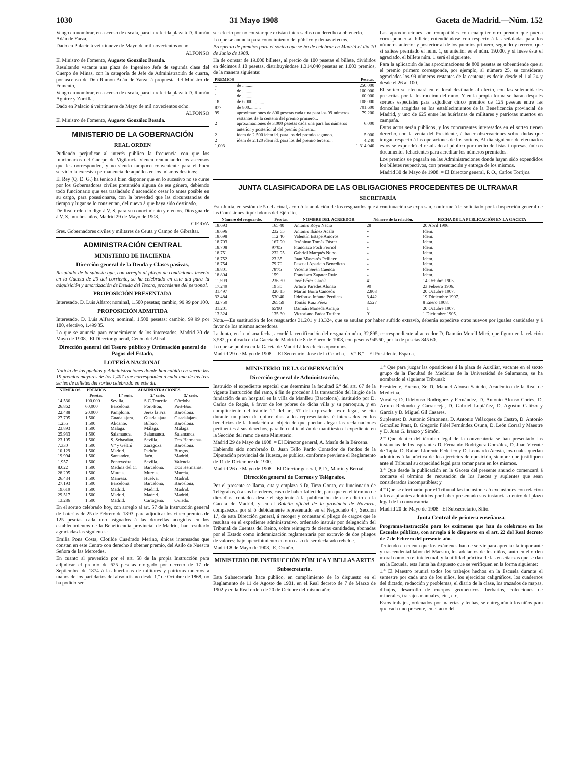1030 31 Mayo 1908 Gaceta de Madrid.—Núm. 152
Vengo en nombrar, en ascenso de escala, para la referida plaza á D. Ramón Adán de Yarza.
Dado en Palacio á veintinueve de Mayo de mil novecientos ocho.
ALFONSO
El Ministro de Fomento, Augusto González Besada.
Resultando vacante una plaza de Ingeniero Jefe de segunda clase del Cuerpo de Minas, con la categoría de Jefe de Administración de cuarta, por ascenso de Don Ramón Adán de Yarza, á propuesta del Ministro de Fomento,
Vengo en nombrar, en ascenso de escala, para la referida plaza á D. Ramón Aguirre y Zorrilla.
Dado en Palacio á veintinueve de Mayo de mil novecientos ocho.
ALFONSO
El Ministro de Fomento, Augusto González Besada.
MINISTERIO DE LA GOBERNACIÓN
REAL ORDEN
Pudiendo perjudicar al interés público la frecuencia con que los funcionarios del Cuerpo de Vigilancia vienen renunciando los ascensos que les corresponden, y no siendo tampoco conveniente para el buen servicio la excesiva permanencia de aquéllos en los mismos destinos;
El Rey (Q. D. G.) ha tenido á bien disponer que en lo sucesivo no se curse por los Gobernadores civiles pretensión alguna de ese género, debiendo todo funcionario que sea trasladado ó ascendido cesar lo antes posible en su cargo, para posesionarse, con la brevedad que las circunstancias de tiempo y lugar se lo consientan, del nuevo á que haya sido destinado.
De Real orden lo digo á V. S. para su conocimiento y efectos. Dios guarde á V. S. muchos años. Madrid 29 de Mayo de 1908.
CIERVA
Sres. Gobernadores civiles y militares de Ceuta y Campo de Gibraltar.
ADMINISTRACIÓN CENTRAL
MINISTERIO DE HACIENDA
Dirección general de la Deuda y Clases pasivas.
Resultado de la subasta que, con arreglo al pliego de condiciones inserto en la Gaceta de 20 del corriente, se ha celebrado en este día para la adquisición y amortización de Deuda del Tesoro, procedente del personal.
PROPOSICIÓN PRESENTADA
Interesado, D. Luis Alfaro; nominal, 1.500 pesetas; cambio, 99 99 por 100.
PROPOSICIÓN ADMITIDA
Interesado, D. Luis Alfaro; nominal, 1.500 pesetas; cambio, 99·99 por 100, efectivo, 1.499'85.
Lo que se anuncia para conocimiento de los interesados. Madrid 30 de Mayo de 1908.=El Director general, Cenón del Alisal.
Dirección general del Tesoro público y Ordenación general de Pagos del Estado.
LOTERÍA NACIONAL
Noticia de los pueblos y Administraciones donde han cabido en suerte los 19 premios mayores de los 1.407 que corresponden á cada una de las tres series de billetes del sorteo celebrado en este día.
| NÚMEROS | PREMIOS | ADMINISTRACIONES | | |
| --- | --- | --- | --- | --- |
| | Pesetas. | 1.ª serie. | 2.ª serie. | 3.ª serie. |
| 14.536 | 100.000 | Sevilla. | S.C.Tenerife | Córdoba. |
| 26.862 | 60.000 | Barcelona. | Port-Bou. | Port-Bou. |
| 22.488 | 20.000 | Pamplona. | Jerez la Fra. | Barcelona. |
| 27.795 | 1.500 | Guadalajara. | Guadalajara. | Guadalajara. |
| 1.255 | 1.500 | Alicante. | Bilbao. | Barcelona. |
| 23.893 | 1.500 | Málaga. | Málaga. | Málaga. |
| 25.933 | 1.500 | Salamanca. | Salamanca. | Salamanca. |
| 23.105 | 1.500 | S. Sebastián. | Sevilla. | Dos Hermanas. |
| 7.330 | 1.500 | V.ª y Geltrú | Zaragoza. | Barcelona. |
| 10.129 | 1.500 | Madrid. | Padrón. | Burgos. |
| 19.994 | 1.500 | Santander. | Jaén. | Madrid. |
| 1.957 | 1.500 | Pontevedra. | Sevilla. | Valencia. |
| 8.022 | 1.500 | Medina del C. | Barcelona. | Dos Hermanas. |
| 28.295 | 1.500 | Murcia. | Murcia. | Murcia. |
| 26.434 | 1.500 | Manresa. | Huelva. | Madrid. |
| 27.193 | 1.500 | Barcelona. | Barcelona. | Barcelona. |
| 19.619 | 1.500 | Madrid. | Madrid. | Madrid. |
| 29.517 | 1.500 | Madrid. | Madrid. | Madrid. |
| 13.286 | 1.500 | Madrid. | Cartagena. | Oviedo. |
En el sorteo celebrado hoy, con arreglo al art. 57 de la Instrucción general de Loterías de 25 de Febrero de 1893, para adjudicar los cinco premios de 125 pesetas cada uno asignados á las doncellas acogidas en los establecimientos de la Beneficencia provincial de Madrid, han resultado agraciadas las siguientes:
Emilia Pons Costa, Clotilde Cuadrado Merino, únicas interesadas que constan en este Centro con derecho á obtener premio, del Asilo de Nuestra Señora de las Mercedes.
En cuanto al prevenido por el art. 58 de la propia Instrucción para adjudicar el premio de 625 pesetas otorgado por decreto de 17 de Septiembre de 1874 á las huérfanas de militares y patriotas muertos á manos de los partidarios del absolutismo desde 1.º de Octubre de 1868, no ha podido ser
ser efecto por no constar que existan interesadas con derecho á obtenerlo.
Lo que se anuncia para conocimiento del público y demás efectos.
Prospecto de premios para el sorteo que se ha de celebrar en Madrid el día 10 de Junio de 1908.
Ha de constar de 19.000 billetes, al precio de 100 pesetas el billete, divididos en décimos á 10 pesetas, distribuyéndose 1.314.040 pesetas en 1.003 premios, de la manera siguiente:
| PREMIOS | | Pesetas. |
| --- | --- | --- |
| 1 | de .......... | 250.000 |
| 1 | de .......... | 100.000 |
| 1 | de .......... | 60.000 |
| 18 | de 6.000.......... | 108.000 |
| 877 | de 800.......... | 701.600 |
| 99 | aproximaciones de 800 pesetas cada una para los 99 números restantes de la centena del premio primero... | 79.200 |
| 2 | aproximaciones de 3.000 pesetas cada una para los números anterior y posterior al del premio primero... | 6.000 |
| 2 | ídem de 2.500 ídem íd. para los del premio segundo... | 5.000 |
| 2 | ídem de 2.120 ídem íd. para los del premio tercero... | 4.240 |
| 1.003 | | 1.314.040 |
Las aproximaciones son compatibles con cualquier otro premio que pueda corresponder al billete; entendiéndose con respecto á las señaladas para los números anterior y posterior al de los premios primero, segundo y tercero, que si saliese premiado el núm. 1, su anterior es el núm. 19.000, y si fuese éste el agraciado, el billete núm. 1 será el siguiente.
Para la aplicación de las aproximaciones de 800 pesetas se sobrentiende que si el premio primero corresponde, por ejemplo, al número 25, se consideran agraciados los 99 números restantes de la centena; es decir, desde el 1 al 24 y desde el 26 al 100.
El sorteo se efectuará en el local destinado al efecto, con las solemnidades prescritas por la Instrucción del ramo. Y en la propia forma se harán después sorteos especiales para adjudicar cinco premios de 125 pesetas entre las doncellas acogidas en los establecimientos de la Beneficencia provincial de Madrid, y uno de 625 entre las huérfanas de militares y patriotas muertos en campaña.
Estos actos serán públicos, y los concurrentes interesados en el sorteo tienen derecho, con la venia del Presidente, á hacer observaciones sobre dudas que tengan respecto á las operaciones de los sorteos. Al día siguiente de efectuados éstos se expondrá el resultado al público por medio de listas impresas, únicos documentos fehacientes para acreditar los números premiados.
Los premios se pagarán en las Administraciones donde hayan sido expendidos los billetes respectivos, con presentación y entrega de los mismos.
Madrid 30 de Mayo de 1908. = El Director general, P. O., Carlos Torrijos.
JUNTA CLASIFICADORA DE LAS OBLIGACIONES PROCEDENTES DE ULTRAMAR
SECRETARÍA
Esta Junta, en sesión de 5 del actual, acordó la anulación de los resguardos que á continuación se expresan, conforme á lo solicitado por la Inspección general de las Comisiones liquidadoras del Ejército.
| Número del resguardo. | Pesetas. | NOMBRE DEL ACREEDOR | Número de la relación. | FECHA DE LA PUBLICACIÓN EN LA GACETA |
| --- | --- | --- | --- | --- |
| 18.693 | 165'40 | Antonio Royo Nacio | 28 | 20 Abril 1906. |
| 18.696 | 232 65 | Antonio Ibáñez Acala | » | Idem. |
| 18.698 | 112 40 | Valentín Estapé Amorós | » | Idem. |
| 18.703 | 167 90 | Jerónimo Tomás Fúster | » | Idem. |
| 18.708 | 97'05 | Francisco Poch Ferriol | » | Idem. |
| 18.751 | 232 95 | Gabriel Marqués Nubo | » | Idem. |
| 18.752 | 23 35 | Juan Mascarós Pellicer | » | Idem. |
| 18.754 | 79 70 | Pascual Aparicio Benedicto | » | Idem. |
| 18.801 | 78'75 | Vicente Serén Cuenca | » | Idem. |
| 18.804 | 159 | Francisco Zapater Ruiz | » | Idem. |
| 11.599 | 236 30 | José Pérez García | 41 | 14 Octubre 1905. |
| 17.249 | 19 30 | Arturo Paredes Alonso | 90 | 23 Febrero 1906. |
| 31.497 | 320 15 | Martín Boira Cancedo | 2.803 | 20 Octubre 1907. |
| 32.484 | 530'40 | Ildefonso Infante Perdices | 3.442 | 19 Diciembre 1907. |
| 32.750 | 265'59 | Tomás Ruiz Pérez | 3.527 | 8 Enero 1908. |
| 31.201 | 65'90 | Damián Moneda Armijo | 1 | 20 Octubre 1907. |
| 13.324 | 135 30 | Victoriano Fador Trufero | 91 | 1 Diciembre 1905. |
Nota.—En sustitución de los resguardos 31.201 y 13.324, que se anulan por haber sufrido extravío, deberán expedirse otros nuevos por iguales cantidades y á favor de los mismos acreedores.
La Junta, en la misma fecha, acordó la rectificación del resguardo núm. 32.895, correspondiente al acreedor D. Damián Morell Miró, que figura en la relación 3.582, publicada en la Gaceta de Madrid de 8 de Enero de 1908, con pesetas 945'60, por la de pesetas 845 60.
Lo que se publica en la Gaceta de Madrid á los efectos oportunos.
Madrid 29 de Mayo de 1908. = El Secretario, José de la Concha. = V.º B.º = El Presidente, Espada.
MINISTERIO DE LA GOBERNACIÓN
Dirección general de Administración.
Instruido el expediente especial que determina la facultad 6.ª del art. 67 de la vigente Instrucción del ramo, á fin de proceder á la transacción del litigio de la fundación de un hospital en la villa de Manlleu (Barcelona), instituido por D. Carlos de Regás, á favor de los pobres de dicha villa y su parroquia, y en cumplimiento del trámite 1.º del art. 57 del expresado texto legal, se cita durante un plazo de quince días á los representantes é interesados en los beneficios de la fundación al objeto de que puedan alegar las reclamaciones pertinentes á sus derechos, para lo cual tendrán de manifiesto el expediente en la Sección del ramo de este Ministerio.
Madrid 29 de Mayo de 1908. = El Director general, A. Marín de la Bárcena.
Habiendo sido nombrado D. Juan Tello Pardo Contador de fondos de la Diputación provincial de Huesca, se publica, conforme previene el Reglamento de 11 de Diciembre de 1900.
Madrid 26 de Mayo de 1908 = El Director general, P. D., Martín y Bernal.
Dirección general de Correos y Telégrafos.
Por el presente se llama, cita y emplaza á D. Tirso Gonto, ex funcionario de Telégrafos, ó á sus herederos, caso de haber fallecido, para que en el término de diez días, contados desde el siguiente á la publicación de este edicto en la Gaceta de Madrid, y en el Boletín oficial de la provincia de Navarra, comparezca por sí ó debidamente representado en el Negociado 4.º, Sección 1.ª, de esta Dirección general, á recoger y contestar el pliego de cargos que le resultan en el expediente administrativo, ordenado instruir por delegación del Tribunal de Cuentas del Reino, sobre reintegro de ciertas cantidades, abonadas por el Estado como indemnización reglamentaria por extravío de dos pliegos de valores; bajo apercibimiento en otro caso de ser declarado rebelde.
Madrid 8 de Mayo de 1908.=E. Ortuño.
MINISTERIO DE INSTRUCCIÓN PÚBLICA Y BELLAS ARTES
Subsecretaría.
Esta Subsecretaría hace público, en cumplimiento de lo dispuesto en el Reglamento de 11 de Agosto de 1901, en el Real decreto de 7 de Marzo de 1902 y en la Real orden de 20 de Octubre del mismo año:
1.º Que para juzgar las oposiciones á la plaza de Auxiliar, vacante en el sexto grupo de la Facultad de Medicina de la Universidad de Salamanca, se ha nombrado el siguiente Tribunal:
Presidente, Excmo. Sr. D. Manuel Alonso Sañudo, Académico de la Real de Medicina.
Vocales: D. Ildefonso Rodríguez y Fernández, D. Antonio Alonso Cortés, D. Arturo Redondo y Carranceja, D. Gabriel Lupiáñez, D. Agustín Cañizo y García y D. Miguel Gil Casares.
Suplentes: D. Antonio Simonena, D. Antonio Velázquez de Castro, D. Antonio González Prast, D. Gregorio Fidel Fernández Osuna, D. León Corral y Maestre y D. Juan G. Iranzo y Simón.
2.º Que dentro del término legal de la convocatoria se han presentado las instancias de los aspirantes D. Fernando Rodríguez González, D. Juan Vicente de Tapia, D. Rafael Llorente Federico y D. Leonardo Acosta, los cuales quedan admitidos á la práctica de los ejercicios de oposición, siempre que justifiquen ante el Tribunal su capacidad legal para tomar parte en los mismos.
3.º Que desde la publicación en la Gaceta del presente anuncio comenzará á contarse el término de recusación de los Jueces y suplentes que sean considerados incompatibles; y
4.º Que se efectuarán por el Tribunal las inclusiones ó exclusiones con relación á los aspirantes admitidos por haber presentado sus instancias dentro del plazo legal de la convocatoria.
Madrid 20 de Mayo de 1908.=El Subsecretario, Silió.
Junta Central de primera enseñanza.
Programa-Instrucción para los exámenes que han de celebrarse en las Escuelas públicas, con arreglo á lo dispuesto en el art. 22 del Real decreto de 7 de Febrero del presente año.
Teniendo en cuenta que los exámenes han de servir para apreciar la importante y trascendental labor del Maestro, los adelantos de los niños, tanto en el orden moral como en el intelectual, y la utilidad práctica de las enseñanzas que se dan en la Escuela, esta Junta ha dispuesto que se verifiquen en la forma siguiente:
1.º El Maestro reunirá todos los trabajos hechos en la Escuela durante el semestre por cada uno de los niños, los ejercicios caligráficos, los cuadernos del dictado, redacción y problemas, el diario de la clase, los trazados de mapas, dibujos, desarrollo de cuerpos geométricos, herbarios, colecciones de minerales, trabajos manuales, etc., etc.
Estos trabajos, ordenados por materias y fechas, se entregarán á los niños para que cada uno presente, en el acto del